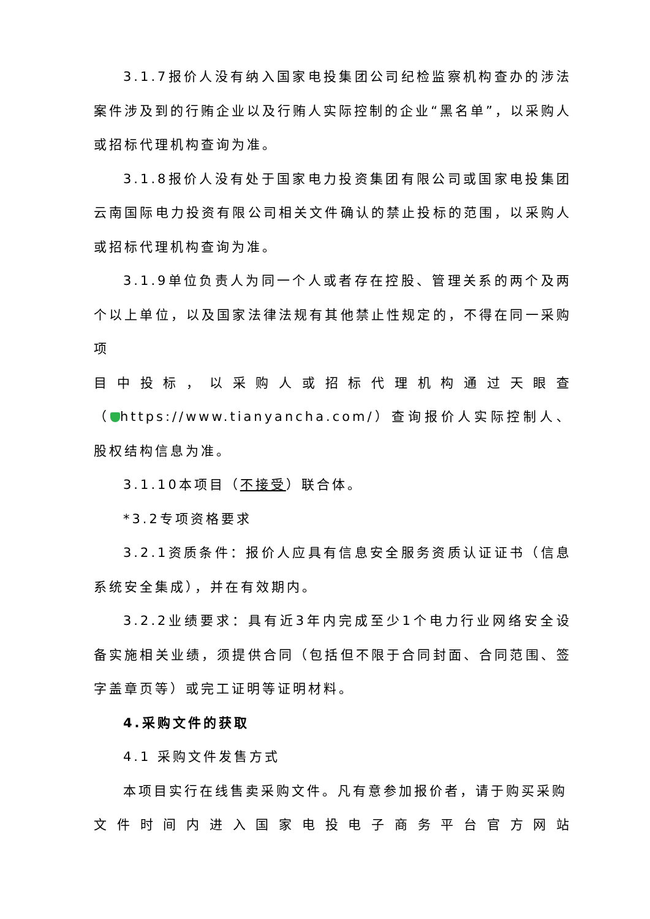3.1.7报价人没有纳入国家电投集团公司纪检监察机构查办的涉法案件涉及到的行贿企业以及行贿人实际控制的企业“黑名单”，以采购人或招标代理机构查询为准。
3.1.8报价人没有处于国家电力投资集团有限公司或国家电投集团云南国际电力投资有限公司相关文件确认的禁止投标的范围，以采购人或招标代理机构查询为准。
3.1.9单位负责人为同一个人或者存在控股、管理关系的两个及两个以上单位，以及国家法律法规有其他禁止性规定的，不得在同一采购项
目中投标，以采购人或招标代理机构通过天眼查
（ https://www.tianyancha.com/）查询报价人实际控制人、股权结构信息为准。
3.1.10本项目（不接受）联合体。
*3.2专项资格要求
3.2.1资质条件：报价人应具有信息安全服务资质认证证书（信息系统安全集成），并在有效期内。
3.2.2业绩要求：具有近3年内完成至少1个电力行业网络安全设备实施相关业绩，须提供合同（包括但不限于合同封面、合同范围、签字盖章页等）或完工证明等证明材料。
4.采购文件的获取
4.1 采购文件发售方式
本项目实行在线售卖采购文件。凡有意参加报价者，请于购买采购
文件时间内进入国家电投电子商务平台官方网站